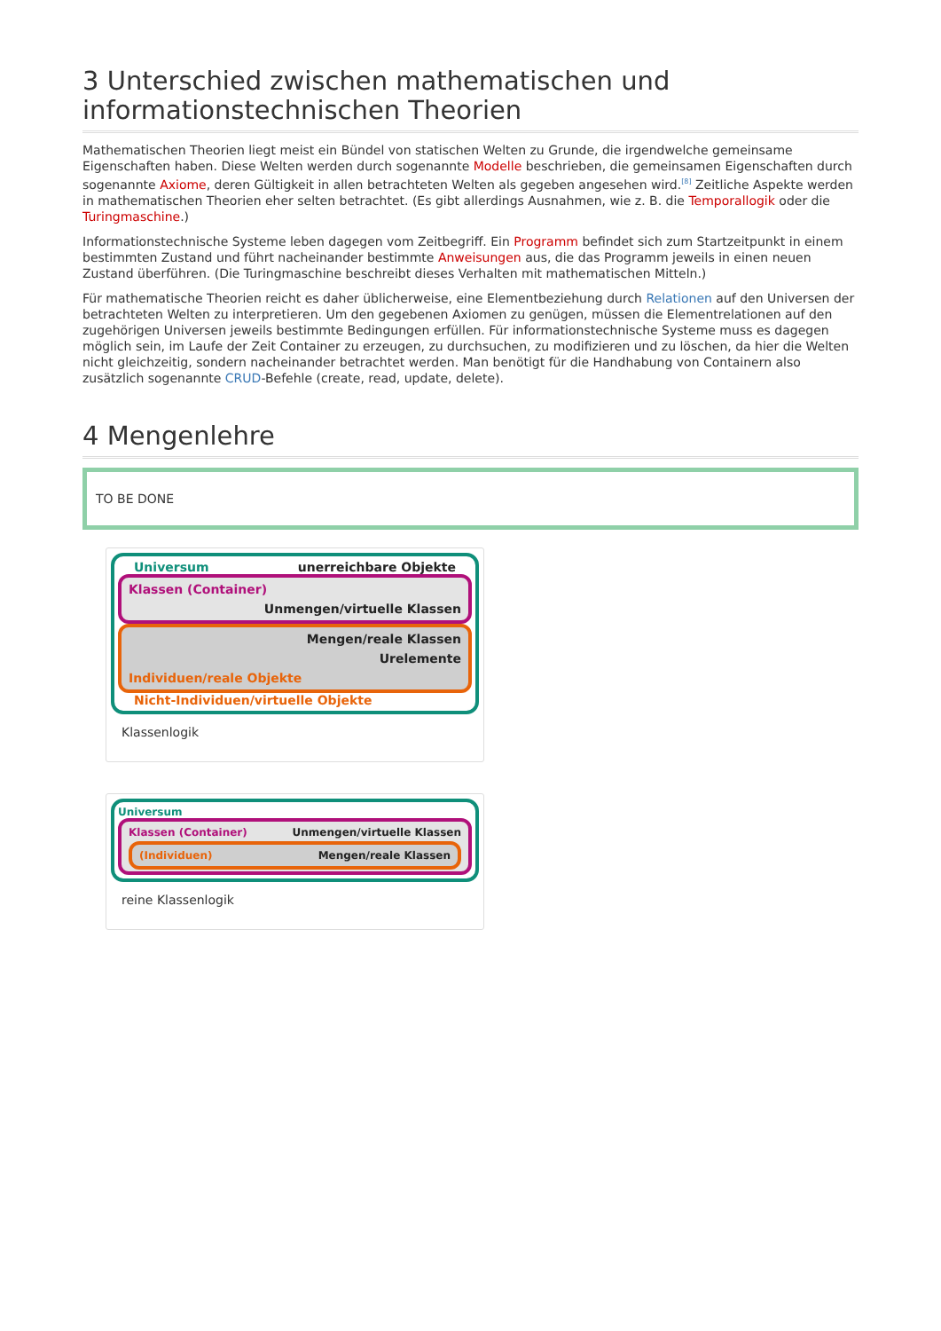3 Unterschied zwischen mathematischen und informationstechnischen Theorien
Mathematischen Theorien liegt meist ein Bündel von statischen Welten zu Grunde, die irgendwelche gemeinsame Eigenschaften haben. Diese Welten werden durch sogenannte Modelle beschrieben, die gemeinsamen Eigenschaften durch sogenannte Axiome, deren Gültigkeit in allen betrachteten Welten als gegeben angesehen wird.<sup>[8]</sup> Zeitliche Aspekte werden in mathematischen Theorien eher selten betrachtet. (Es gibt allerdings Ausnahmen, wie z. B. die Temporallogik oder die Turingmaschine.)
Informationstechnische Systeme leben dagegen vom Zeitbegriff. Ein Programm befindet sich zum Startzeitpunkt in einem bestimmten Zustand und führt nacheinander bestimmte Anweisungen aus, die das Programm jeweils in einen neuen Zustand überführen. (Die Turingmaschine beschreibt dieses Verhalten mit mathematischen Mitteln.)
Für mathematische Theorien reicht es daher üblicherweise, eine Elementbeziehung durch Relationen auf den Universen der betrachteten Welten zu interpretieren. Um den gegebenen Axiomen zu genügen, müssen die Elementrelationen auf den zugehörigen Universen jeweils bestimmte Bedingungen erfüllen. Für informationstechnische Systeme muss es dagegen möglich sein, im Laufe der Zeit Container zu erzeugen, zu durchsuchen, zu modifizieren und zu löschen, da hier die Welten nicht gleichzeitig, sondern nacheinander betrachtet werden. Man benötigt für die Handhabung von Containern also zusätzlich sogenannte CRUD-Befehle (create, read, update, delete).
4 Mengenlehre
TO BE DONE
Universum unerreichbare Objekte
Klassen (Container)
Unmengen/virtuelle Klassen
Mengen/reale Klassen
Urelemente
Individuen/reale Objekte
Nicht-Individuen/virtuelle Objekte
Klassenlogik
Universum
Klassen (Container) Unmengen/virtuelle Klassen
(Individuen) Mengen/reale Klassen
reine Klassenlogik